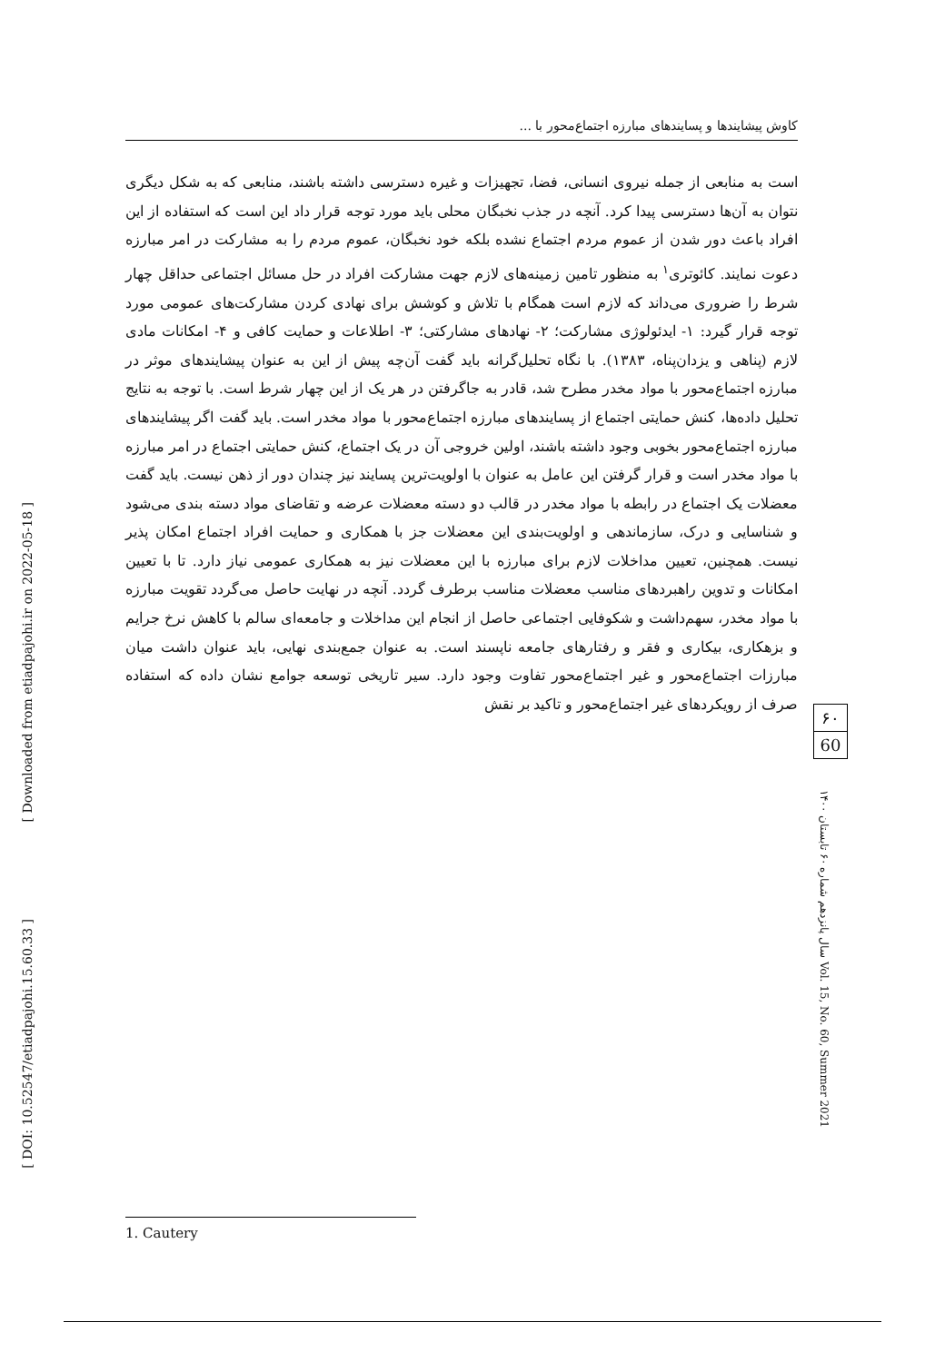[ Downloaded from etiadpajohi.ir on 2022-05-18 ]
[ DOI: 10.52547/etiadpajohi.15.60.33 ]
کاوش پیشایندها و پسایندهای مبارزه اجتماع‌محور با ...
است به منابعی از جمله نیروی انسانی، فضا، تجهیزات و غیره دسترسی داشته باشند، منابعی که به شکل دیگری نتوان به آن‌ها دسترسی پیدا کرد. آنچه در جذب نخبگان محلی باید مورد توجه قرار داد این است که استفاده از این افراد باعث دور شدن از عموم مردم اجتماع نشده بلکه خود نخبگان، عموم مردم را به مشارکت در امر مبارزه دعوت نمایند. کائوتری<sup>۱</sup> به منظور تامین زمینه‌های لازم جهت مشارکت افراد در حل مسائل اجتماعی حداقل چهار شرط را ضروری می‌داند که لازم است همگام با تلاش و کوشش برای نهادی کردن مشارکت‌های عمومی مورد توجه قرار گیرد: ۱- ایدئولوژی مشارکت؛ ۲- نهادهای مشارکتی؛ ۳- اطلاعات و حمایت کافی و ۴- امکانات مادی لازم (پناهی و یزدان‌پناه، ۱۳۸۳). با نگاه تحلیل‌گرانه باید گفت آن‌چه پیش از این به عنوان پیشایندهای موثر در مبارزه اجتماع‌محور با مواد مخدر مطرح شد، قادر به جاگرفتن در هر یک از این چهار شرط است. با توجه به نتایج تحلیل داده‌ها، کنش حمایتی اجتماع از پسایندهای مبارزه اجتماع‌محور با مواد مخدر است. باید گفت اگر پیشایندهای مبارزه اجتماع‌محور بخوبی وجود داشته باشند، اولین خروجی آن در یک اجتماع، کنش حمایتی اجتماع در امر مبارزه با مواد مخدر است و قرار گرفتن این عامل به عنوان با اولویت‌ترین پسایند نیز چندان دور از ذهن نیست. باید گفت معضلات یک اجتماع در رابطه با مواد مخدر در قالب دو دسته معضلات عرضه و تقاضای مواد دسته بندی می‌شود و شناسایی و درک، سازماندهی و اولویت‌بندی این معضلات جز با همکاری و حمایت افراد اجتماع امکان پذیر نیست. همچنین، تعیین مداخلات لازم برای مبارزه با این معضلات نیز به همکاری عمومی نیاز دارد. تا با تعیین امکانات و تدوین راهبردهای مناسب معضلات مناسب برطرف گردد. آنچه در نهایت حاصل می‌گردد تقویت مبارزه با مواد مخدر، سهم‌داشت و شکوفایی اجتماعی حاصل از انجام این مداخلات و جامعه‌ای سالم با کاهش نرخ جرایم و بزهکاری، بیکاری و فقر و رفتارهای جامعه ناپسند است. به عنوان جمع‌بندی نهایی، باید عنوان داشت میان مبارزات اجتماع‌محور و غیر اجتماع‌محور تفاوت وجود دارد. سیر تاریخی توسعه جوامع نشان داده که استفاده صرف از رویکردهای غیر اجتماع‌محور و تاکید بر نقش
۶۰
60
سال پانزدهم شماره ۶۰ تابستان ۱۴۰۰ Vol. 15, No. 60, Summer 2021
1. Cautery